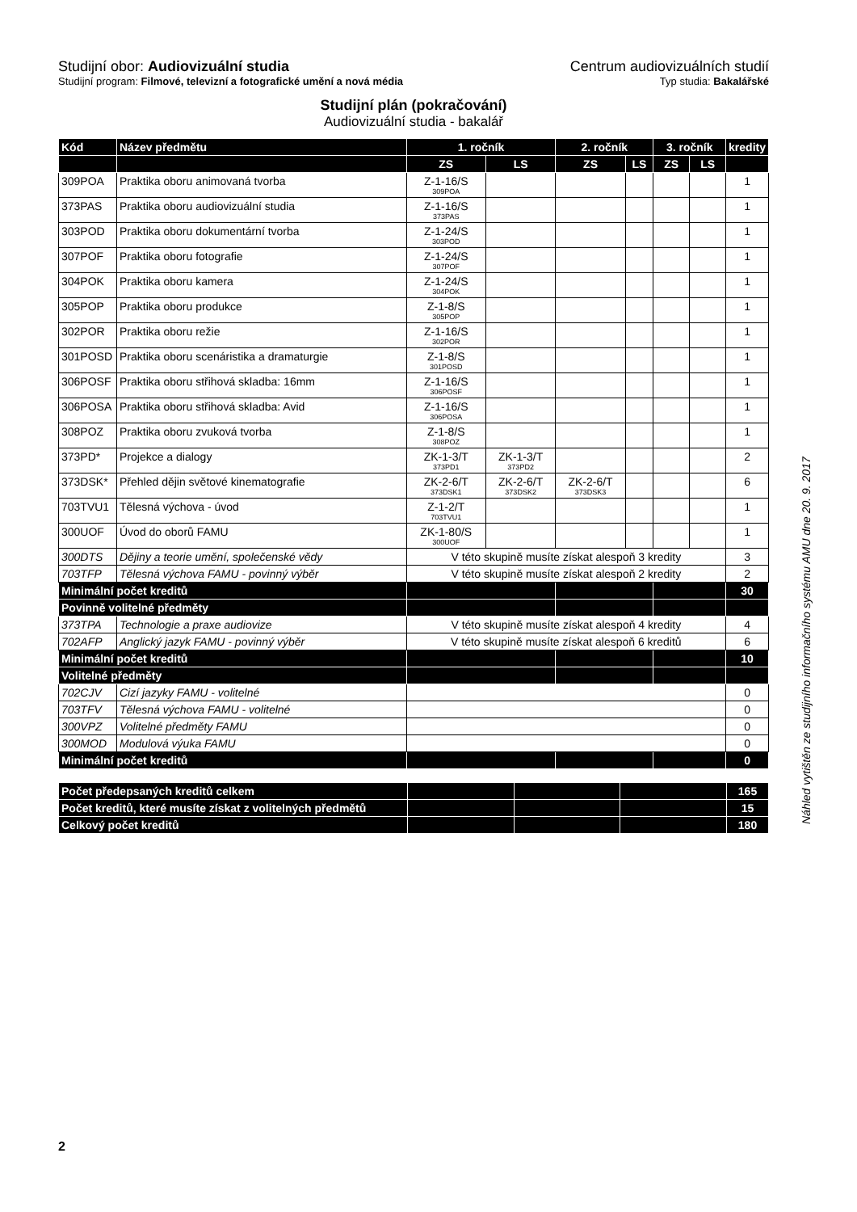Studijní obor: Audiovizuální studia
Centrum audiovizuálních studií
Studijní program: Filmové, televizní a fotografické umění a nová média
Typ studia: Bakalářské
Studijní plán (pokračování)
Audiovizuální studia - bakalář
| Kód | Název předmětu | 1. ročník | | 2. ročník | | 3. ročník | | kredity |
| --- | --- | --- | --- | --- | --- | --- | --- | --- |
| | | ZS | LS | ZS | LS | ZS | LS | |
| 309POA | Praktika oboru animovaná tvorba | Z-1-16/S 309POA | | | | | | 1 |
| 373PAS | Praktika oboru audiovizuální studia | Z-1-16/S 373PAS | | | | | | 1 |
| 303POD | Praktika oboru dokumentární tvorba | Z-1-24/S 303POD | | | | | | 1 |
| 307POF | Praktika oboru fotografie | Z-1-24/S 307POF | | | | | | 1 |
| 304POK | Praktika oboru kamera | Z-1-24/S 304POK | | | | | | 1 |
| 305POP | Praktika oboru produkce | Z-1-8/S 305POP | | | | | | 1 |
| 302POR | Praktika oboru režie | Z-1-16/S 302POR | | | | | | 1 |
| 301POSD | Praktika oboru scenáristika a dramaturgie | Z-1-8/S 301POSD | | | | | | 1 |
| 306POSF | Praktika oboru střihová skladba: 16mm | Z-1-16/S 306POSF | | | | | | 1 |
| 306POSA | Praktika oboru střihová skladba: Avid | Z-1-16/S 306POSA | | | | | | 1 |
| 308POZ | Praktika oboru zvuková tvorba | Z-1-8/S 308POZ | | | | | | 1 |
| 373PD* | Projekce a dialogy | ZK-1-3/T 373PD1 | ZK-1-3/T 373PD2 | | | | | 2 |
| 373DSK* | Přehled dějin světové kinematografie | ZK-2-6/T 373DSK1 | ZK-2-6/T 373DSK2 | ZK-2-6/T 373DSK3 | | | | 6 |
| 703TVU1 | Tělesná výchova - úvod | Z-1-2/T 703TVU1 | | | | | | 1 |
| 300UOF | Úvod do oborů FAMU | ZK-1-80/S 300UOF | | | | | | 1 |
| 300DTS | Dějiny a teorie umění, společenské vědy | V této skupině musíte získat alespoň 3 kredity | | | | | | 3 |
| 703TFP | Tělesná výchova FAMU - povinný výběr | V této skupině musíte získat alespoň 2 kredity | | | | | | 2 |
| Minimální počet kreditů | | | | | | | | 30 |
| Povinně volitelné předměty | | | | | | | | |
| 373TPA | Technologie a praxe audiovize | V této skupině musíte získat alespoň 4 kredity | | | | | | 4 |
| 702AFP | Anglický jazyk FAMU - povinný výběr | V této skupině musíte získat alespoň 6 kreditů | | | | | | 6 |
| Minimální počet kreditů | | | | | | | | 10 |
| Volitelné předměty | | | | | | | | |
| 702CJV | Cizí jazyky FAMU - volitelné | | | | | | | 0 |
| 703TFV | Tělesná výchova FAMU - volitelné | | | | | | | 0 |
| 300VPZ | Volitelné předměty FAMU | | | | | | | 0 |
| 300MOD | Modulová výuka FAMU | | | | | | | 0 |
| Minimální počet kreditů | | | | | | | | 0 |
| Počet předepsaných kreditů celkem | | | | 165 |
| Počet kreditů, které musíte získat z volitelných předmětů | | | | 15 |
| Celkový počet kreditů | | | | 180 |
Náhled vytištěn ze studijního informačního systému AMU dne 20. 9. 2017
2